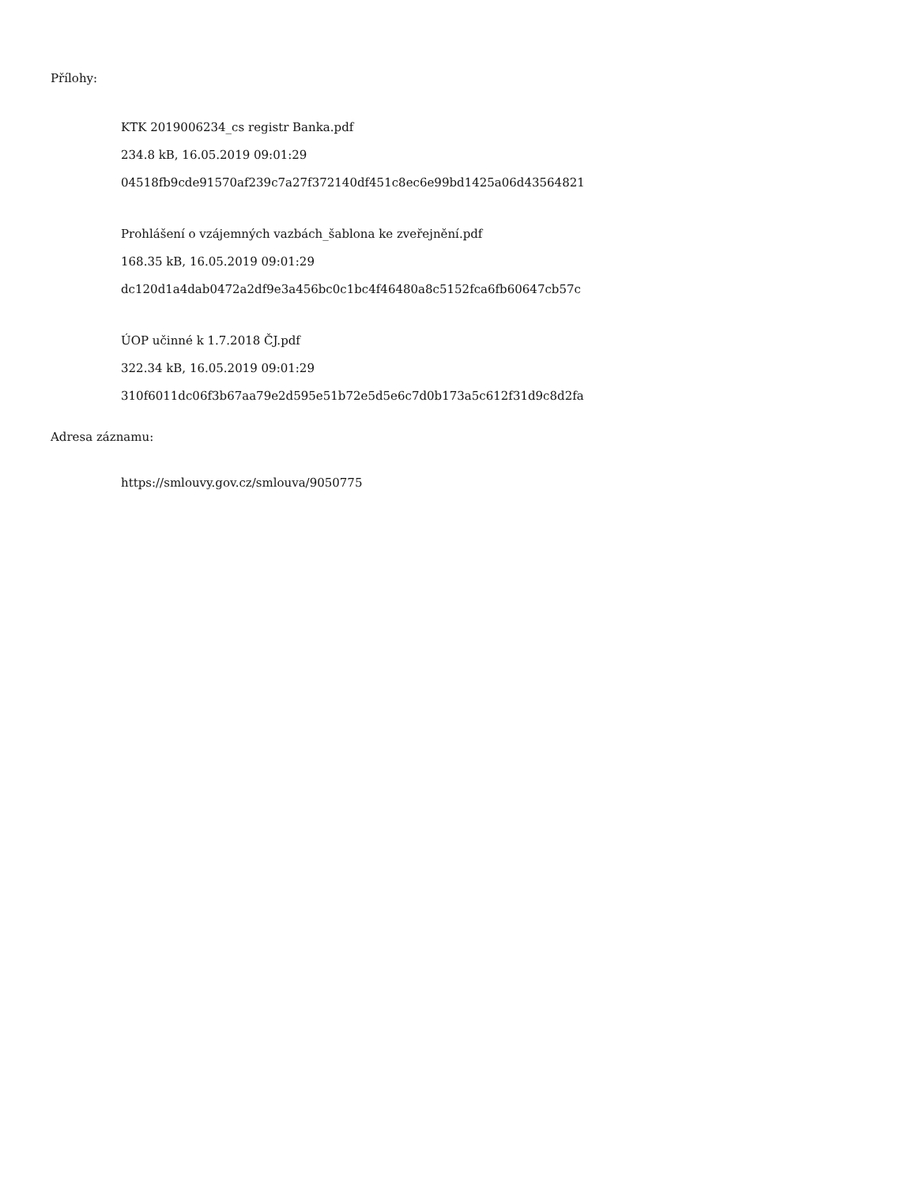Přílohy:
KTK 2019006234_cs registr Banka.pdf
234.8 kB, 16.05.2019 09:01:29
04518fb9cde91570af239c7a27f372140df451c8ec6e99bd1425a06d43564821
Prohlášení o vzájemných vazbách_šablona ke zveřejnění.pdf
168.35 kB, 16.05.2019 09:01:29
dc120d1a4dab0472a2df9e3a456bc0c1bc4f46480a8c5152fca6fb60647cb57c
ÚOP učinné k 1.7.2018 ČJ.pdf
322.34 kB, 16.05.2019 09:01:29
310f6011dc06f3b67aa79e2d595e51b72e5d5e6c7d0b173a5c612f31d9c8d2fa
Adresa záznamu:
https://smlouvy.gov.cz/smlouva/9050775